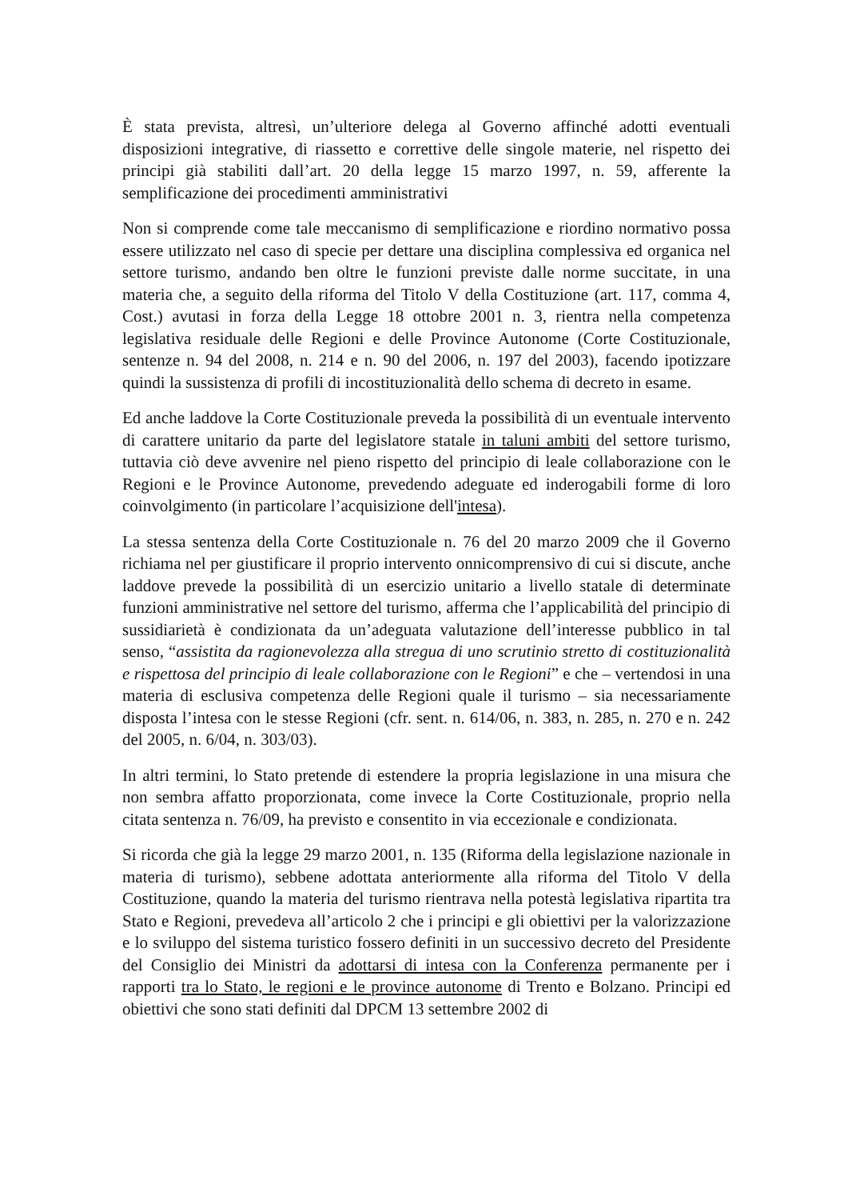È stata prevista, altresì, un’ulteriore delega al Governo affinché adotti eventuali disposizioni integrative, di riassetto e correttive delle singole materie, nel rispetto dei principi già stabiliti dall’art. 20 della legge 15 marzo 1997, n. 59, afferente la semplificazione dei procedimenti amministrativi
Non si comprende come tale meccanismo di semplificazione e riordino normativo possa essere utilizzato nel caso di specie per dettare una disciplina complessiva ed organica nel settore turismo, andando ben oltre le funzioni previste dalle norme succitate, in una materia che, a seguito della riforma del Titolo V della Costituzione (art. 117, comma 4, Cost.) avutasi in forza della Legge 18 ottobre 2001 n. 3, rientra nella competenza legislativa residuale delle Regioni e delle Province Autonome (Corte Costituzionale, sentenze n. 94 del 2008, n. 214 e n. 90 del 2006, n. 197 del 2003), facendo ipotizzare quindi la sussistenza di profili di incostituzionalità dello schema di decreto in esame.
Ed anche laddove la Corte Costituzionale preveda la possibilità di un eventuale intervento di carattere unitario da parte del legislatore statale in taluni ambiti del settore turismo, tuttavia ciò deve avvenire nel pieno rispetto del principio di leale collaborazione con le Regioni e le Province Autonome, prevedendo adeguate ed inderogabili forme di loro coinvolgimento (in particolare l’acquisizione dell'intesa).
La stessa sentenza della Corte Costituzionale n. 76 del 20 marzo 2009 che il Governo richiama nel per giustificare il proprio intervento onnicomprensivo di cui si discute, anche laddove prevede la possibilità di un esercizio unitario a livello statale di determinate funzioni amministrative nel settore del turismo, afferma che l’applicabilità del principio di sussidiarietà è condizionata da un’adeguata valutazione dell’interesse pubblico in tal senso, “assistita da ragionevolezza alla stregua di uno scrutinio stretto di costituzionalità e rispettosa del principio di leale collaborazione con le Regioni” e che – vertendosi in una materia di esclusiva competenza delle Regioni quale il turismo – sia necessariamente disposta l’intesa con le stesse Regioni (cfr. sent. n. 614/06, n. 383, n. 285, n. 270 e n. 242 del 2005, n. 6/04, n. 303/03).
In altri termini, lo Stato pretende di estendere la propria legislazione in una misura che non sembra affatto proporzionata, come invece la Corte Costituzionale, proprio nella citata sentenza n. 76/09, ha previsto e consentito in via eccezionale e condizionata.
Si ricorda che già la legge 29 marzo 2001, n. 135 (Riforma della legislazione nazionale in materia di turismo), sebbene adottata anteriormente alla riforma del Titolo V della Costituzione, quando la materia del turismo rientrava nella potestà legislativa ripartita tra Stato e Regioni, prevedeva all’articolo 2 che i principi e gli obiettivi per la valorizzazione e lo sviluppo del sistema turistico fossero definiti in un successivo decreto del Presidente del Consiglio dei Ministri da adottarsi di intesa con la Conferenza permanente per i rapporti tra lo Stato, le regioni e le province autonome di Trento e Bolzano. Principi ed obiettivi che sono stati definiti dal DPCM 13 settembre 2002 di